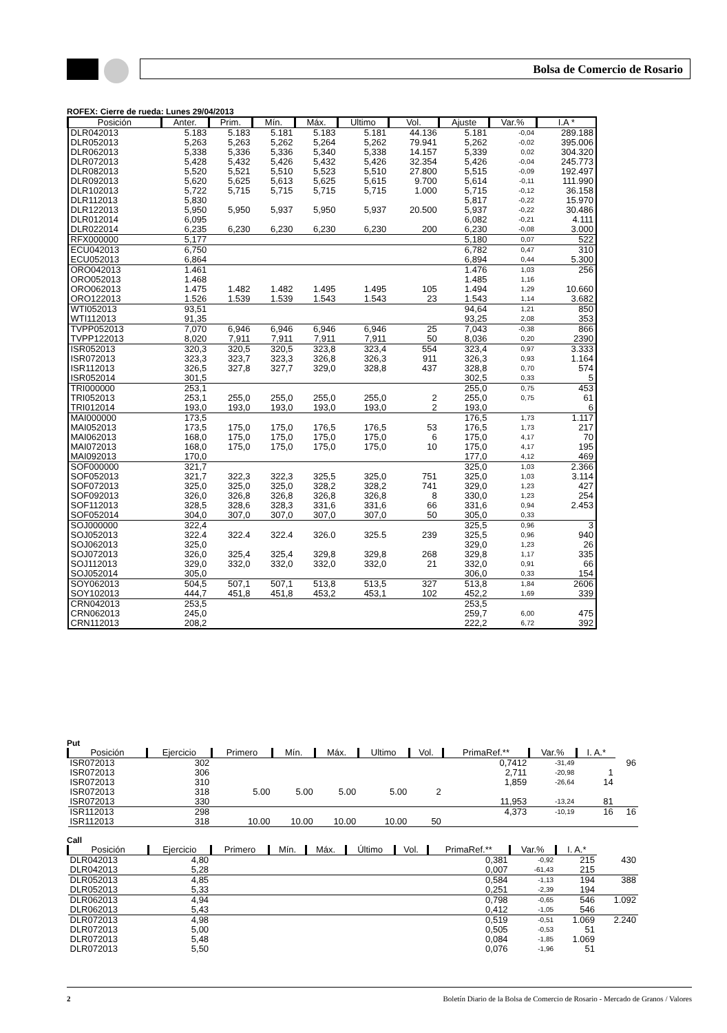Bolsa de Comercio de Rosario
ROFEX: Cierre de rueda: Lunes 29/04/2013
| Posición | Anter. | Prim. | Mín. | Máx. | Ultimo | Vol. | Ajuste | Var.% | I.A * |
| --- | --- | --- | --- | --- | --- | --- | --- | --- | --- |
| DLR042013 | 5.183 | 5.183 | 5.181 | 5.183 | 5.181 | 44.136 | 5.181 | -0,04 | 289.188 |
| DLR052013 | 5,263 | 5,263 | 5,262 | 5,264 | 5,262 | 79.941 | 5,262 | -0,02 | 395.006 |
| DLR062013 | 5,338 | 5,336 | 5,336 | 5,340 | 5,338 | 14.157 | 5,339 | 0,02 | 304.320 |
| DLR072013 | 5,428 | 5,432 | 5,426 | 5,432 | 5,426 | 32.354 | 5,426 | -0,04 | 245.773 |
| DLR082013 | 5,520 | 5,521 | 5,510 | 5,523 | 5,510 | 27.800 | 5,515 | -0,09 | 192.497 |
| DLR092013 | 5,620 | 5,625 | 5,613 | 5,625 | 5,615 | 9.700 | 5,614 | -0,11 | 111.990 |
| DLR102013 | 5,722 | 5,715 | 5,715 | 5,715 | 5,715 | 1.000 | 5,715 | -0,12 | 36.158 |
| DLR112013 | 5,830 | | | | | | 5,817 | -0,22 | 15.970 |
| DLR122013 | 5,950 | 5,950 | 5,937 | 5,950 | 5,937 | 20.500 | 5,937 | -0,22 | 30.486 |
| DLR012014 | 6,095 | | | | | | 6,082 | -0,21 | 4.111 |
| DLR022014 | 6,235 | 6,230 | 6,230 | 6,230 | 6,230 | 200 | 6,230 | -0,08 | 3.000 |
| RFX000000 | 5,177 | | | | | | 5,180 | 0,07 | 522 |
| ECU042013 | 6,750 | | | | | | 6,782 | 0,47 | 310 |
| ECU052013 | 6,864 | | | | | | 6,894 | 0,44 | 5.300 |
| ORO042013 | 1.461 | | | | | | 1.476 | 1,03 | 256 |
| ORO052013 | 1.468 | | | | | | 1.485 | 1,16 | |
| ORO062013 | 1.475 | 1.482 | 1.482 | 1.495 | 1.495 | 105 | 1.494 | 1,29 | 10.660 |
| ORO122013 | 1.526 | 1.539 | 1.539 | 1.543 | 1.543 | 23 | 1.543 | 1,14 | 3.682 |
| WTI052013 | 93,51 | | | | | | 94,64 | 1,21 | 850 |
| WTI112013 | 91,35 | | | | | | 93,25 | 2,08 | 353 |
| TVPP052013 | 7,070 | 6,946 | 6,946 | 6,946 | 6,946 | 25 | 7,043 | -0,38 | 866 |
| TVPP122013 | 8,020 | 7,911 | 7,911 | 7,911 | 7,911 | 50 | 8,036 | 0,20 | 2390 |
| ISR052013 | 320,3 | 320,5 | 320,5 | 323,8 | 323,4 | 554 | 323,4 | 0,97 | 3.333 |
| ISR072013 | 323,3 | 323,7 | 323,3 | 326,8 | 326,3 | 911 | 326,3 | 0,93 | 1.164 |
| ISR112013 | 326,5 | 327,8 | 327,7 | 329,0 | 328,8 | 437 | 328,8 | 0,70 | 574 |
| ISR052014 | 301,5 | | | | | | 302,5 | 0,33 | 5 |
| TRI000000 | 253,1 | | | | | | 255,0 | 0,75 | 453 |
| TRI052013 | 253,1 | 255,0 | 255,0 | 255,0 | 255,0 | 2 | 255,0 | 0,75 | 61 |
| TRI012014 | 193,0 | 193,0 | 193,0 | 193,0 | 193,0 | 2 | 193,0 | | 6 |
| MAI000000 | 173,5 | | | | | | 176,5 | 1,73 | 1.117 |
| MAI052013 | 173,5 | 175,0 | 175,0 | 176,5 | 176,5 | 53 | 176,5 | 1,73 | 217 |
| MAI062013 | 168,0 | 175,0 | 175,0 | 175,0 | 175,0 | 6 | 175,0 | 4,17 | 70 |
| MAI072013 | 168,0 | 175,0 | 175,0 | 175,0 | 175,0 | 10 | 175,0 | 4,17 | 195 |
| MAI092013 | 170,0 | | | | | | 177,0 | 4,12 | 469 |
| SOF000000 | 321,7 | | | | | | 325,0 | 1,03 | 2.366 |
| SOF052013 | 321,7 | 322,3 | 322,3 | 325,5 | 325,0 | 751 | 325,0 | 1,03 | 3.114 |
| SOF072013 | 325,0 | 325,0 | 325,0 | 328,2 | 328,2 | 741 | 329,0 | 1,23 | 427 |
| SOF092013 | 326,0 | 326,8 | 326,8 | 326,8 | 326,8 | 8 | 330,0 | 1,23 | 254 |
| SOF112013 | 328,5 | 328,6 | 328,3 | 331,6 | 331,6 | 66 | 331,6 | 0,94 | 2.453 |
| SOF052014 | 304,0 | 307,0 | 307,0 | 307,0 | 307,0 | 50 | 305,0 | 0,33 | |
| SOJ000000 | 322,4 | | | | | | 325,5 | 0,96 | 3 |
| SOJ052013 | 322.4 | 322.4 | 322.4 | 326.0 | 325.5 | 239 | 325,5 | 0,96 | 940 |
| SOJ062013 | 325,0 | | | | | | 329,0 | 1,23 | 26 |
| SOJ072013 | 326,0 | 325,4 | 325,4 | 329,8 | 329,8 | 268 | 329,8 | 1,17 | 335 |
| SOJ112013 | 329,0 | 332,0 | 332,0 | 332,0 | 332,0 | 21 | 332,0 | 0,91 | 66 |
| SOJ052014 | 305,0 | | | | | | 306,0 | 0,33 | 154 |
| SOY062013 | 504,5 | 507,1 | 507,1 | 513,8 | 513,5 | 327 | 513,8 | 1,84 | 2606 |
| SOY102013 | 444,7 | 451,8 | 451,8 | 453,2 | 453,1 | 102 | 452,2 | 1,69 | 339 |
| CRN042013 | 253,5 | | | | | | 253,5 | | |
| CRN062013 | 245,0 | | | | | | 259,7 | 6,00 | 475 |
| CRN112013 | 208,2 | | | | | | 222,2 | 6,72 | 392 |
Put
| Posición | Ejercicio | Primero | Mín. | Máx. | Ultimo | Vol. | PrimaRef.** | Var.% | I. A.* | |
| ISR072013 | 302 | | | | | | 0,7412 | -31,49 | | 96 |
| ISR072013 | 306 | | | | | | 2,711 | -20,98 | 1 | |
| ISR072013 | 310 | | | | | | 1,859 | -26,64 | 14 | |
| ISR072013 | 318 | 5.00 | 5.00 | 5.00 | 5.00 | 2 | | | | |
| ISR072013 | 330 | | | | | | 11,953 | -13,24 | 81 | |
| ISR112013 | 298 | | | | | | 4,373 | -10,19 | 16 | 16 |
| ISR112013 | 318 | 10.00 | 10.00 | 10.00 | 10.00 | 50 | | | | |
Call
| Posición | Ejercicio | Primero | Mín. | Máx. | Último | Vol. | PrimaRef.** | Var.% | I. A.* | |
| DLR042013 | 4,80 | | | | | | 0,381 | -0,92 | 215 | 430 |
| DLR042013 | 5,28 | | | | | | 0,007 | -61,43 | 215 | |
| DLR052013 | 4,85 | | | | | | 0,584 | -1,13 | 194 | 388 |
| DLR052013 | 5,33 | | | | | | 0,251 | -2,39 | 194 | |
| DLR062013 | 4,94 | | | | | | 0,798 | -0,65 | 546 | 1.092 |
| DLR062013 | 5,43 | | | | | | 0,412 | -1,05 | 546 | |
| DLR072013 | 4,98 | | | | | | 0,519 | -0,51 | 1.069 | 2.240 |
| DLR072013 | 5,00 | | | | | | 0,505 | -0,53 | 51 | |
| DLR072013 | 5,48 | | | | | | 0,084 | -1,85 | 1.069 | |
| DLR072013 | 5,50 | | | | | | 0,076 | -1,96 | 51 | |
2 Boletín Diario de la Bolsa de Comercio de Rosario - Mercado de Granos / Valores